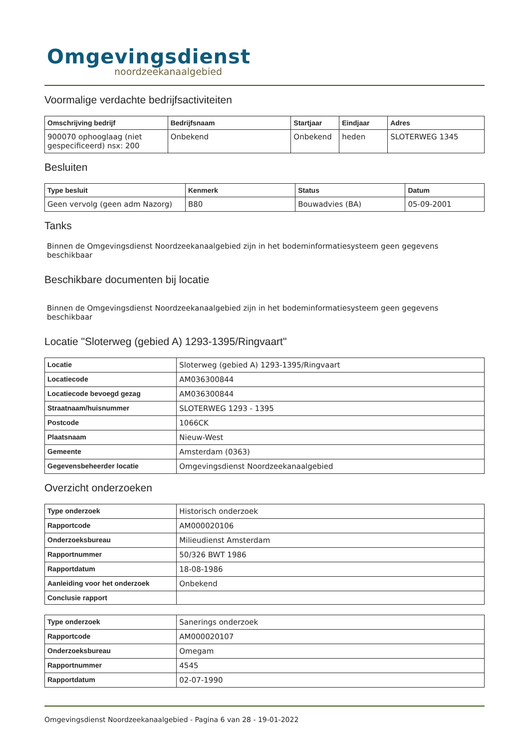Omgevingsdienst
noordzeekanaalgebied
Voormalige verdachte bedrijfsactiviteiten
| Omschrijving bedrijf | Bedrijfsnaam | Startjaar | Eindjaar | Adres |
| --- | --- | --- | --- | --- |
| 900070 ophooglaag (niet gespecificeerd) nsx: 200 | Onbekend | Onbekend | heden | SLOTERWEG 1345 |
Besluiten
| Type besluit | Kenmerk | Status | Datum |
| --- | --- | --- | --- |
| Geen vervolg (geen adm Nazorg) | B80 | Bouwadvies (BA) | 05-09-2001 |
Tanks
Binnen de Omgevingsdienst Noordzeekanaalgebied zijn in het bodeminformatiesysteem geen gegevens beschikbaar
Beschikbare documenten bij locatie
Binnen de Omgevingsdienst Noordzeekanaalgebied zijn in het bodeminformatiesysteem geen gegevens beschikbaar
Locatie "Sloterweg (gebied A) 1293-1395/Ringvaart"
| Locatie | Sloterweg (gebied A) 1293-1395/Ringvaart |
| Locatiecode | AM036300844 |
| Locatiecode bevoegd gezag | AM036300844 |
| Straatnaam/huisnummer | SLOTERWEG 1293 - 1395 |
| Postcode | 1066CK |
| Plaatsnaam | Nieuw-West |
| Gemeente | Amsterdam (0363) |
| Gegevensbeheerder locatie | Omgevingsdienst Noordzeekanaalgebied |
Overzicht onderzoeken
| Type onderzoek | Historisch onderzoek |
| Rapportcode | AM000020106 |
| Onderzoeksbureau | Milieudienst Amsterdam |
| Rapportnummer | 50/326 BWT 1986 |
| Rapportdatum | 18-08-1986 |
| Aanleiding voor het onderzoek | Onbekend |
| Conclusie rapport | |
| Type onderzoek | Sanerings onderzoek |
| Rapportcode | AM000020107 |
| Onderzoeksbureau | Omegam |
| Rapportnummer | 4545 |
| Rapportdatum | 02-07-1990 |
Omgevingsdienst Noordzeekanaalgebied - Pagina 6 van 28 - 19-01-2022